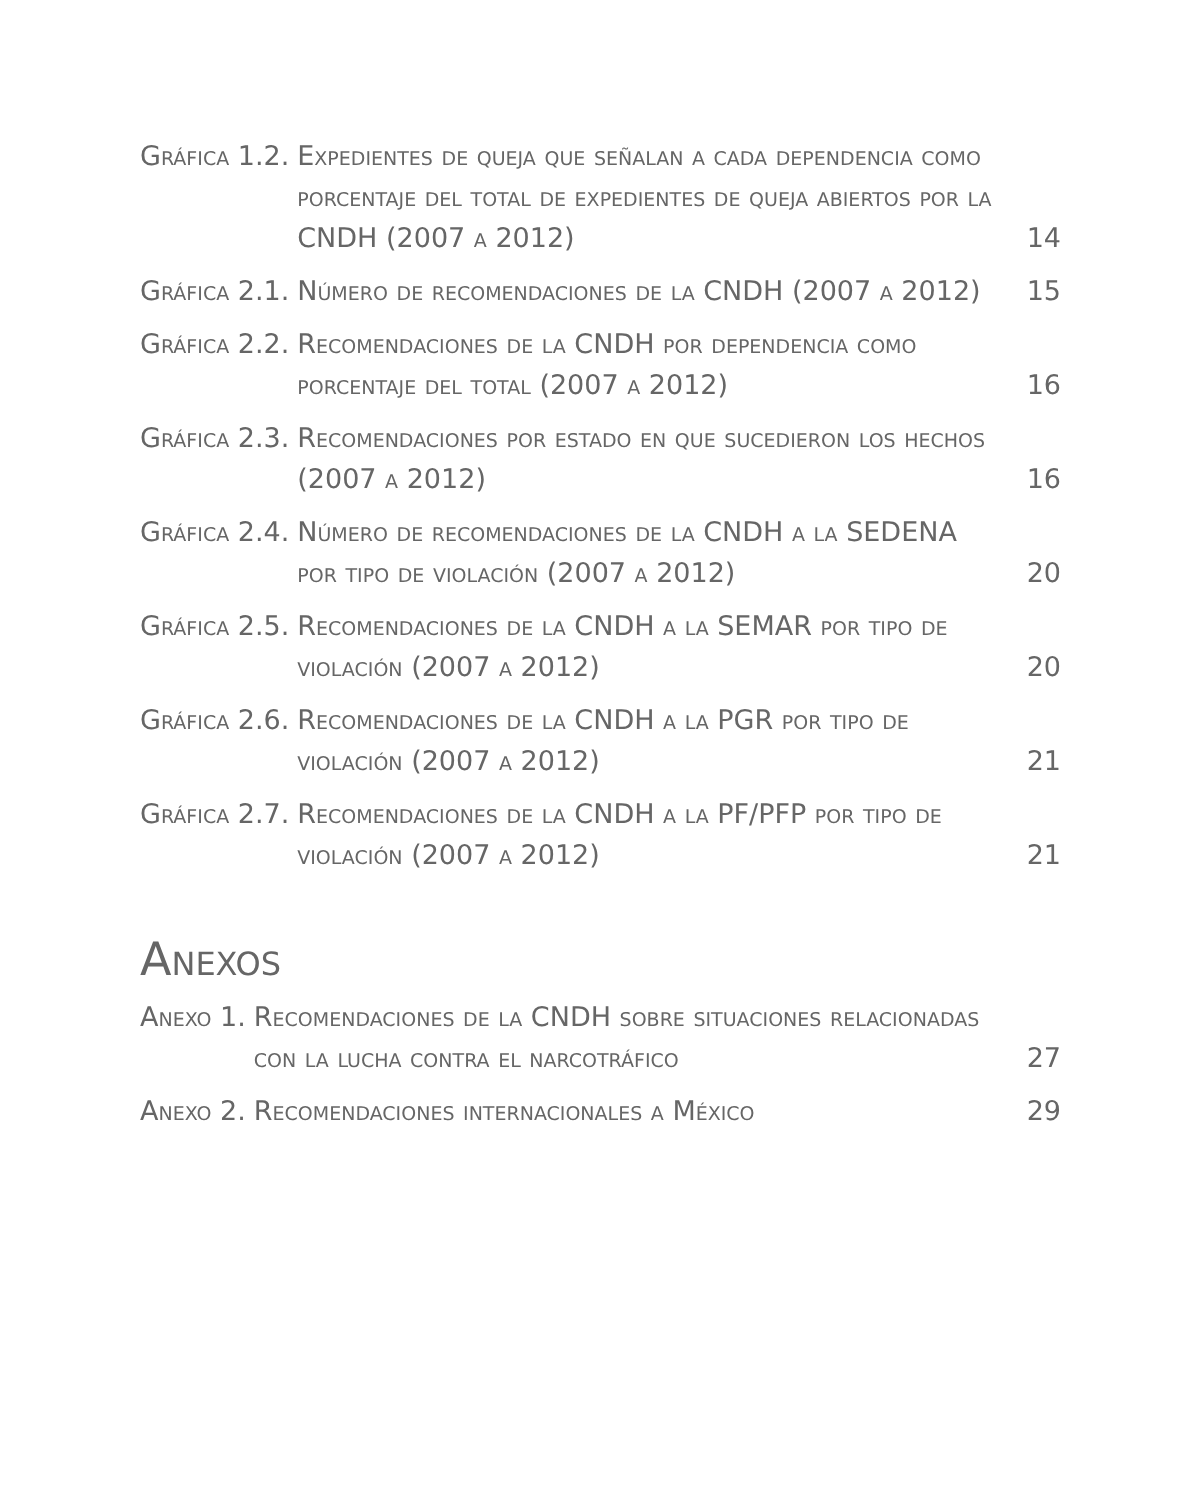| Gráfica 1.2. | Expedientes de queja que señalan a cada dependencia como porcentaje del total de expedientes de queja abiertos por la CNDH (2007 a 2012) | 14 |
| Gráfica 2.1. | Número de recomendaciones de la CNDH (2007 a 2012) | 15 |
| Gráfica 2.2. | Recomendaciones de la CNDH por dependencia como porcentaje del total (2007 a 2012) | 16 |
| Gráfica 2.3. | Recomendaciones por estado en que sucedieron los hechos (2007 a 2012) | 16 |
| Gráfica 2.4. | Número de recomendaciones de la CNDH a la SEDENA por tipo de violación (2007 a 2012) | 20 |
| Gráfica 2.5. | Recomendaciones de la CNDH a la SEMAR por tipo de violación (2007 a 2012) | 20 |
| Gráfica 2.6. | Recomendaciones de la CNDH a la PGR por tipo de violación (2007 a 2012) | 21 |
| Gráfica 2.7. | Recomendaciones de la CNDH a la PF/PFP por tipo de violación (2007 a 2012) | 21 |
Anexos
| Anexo 1. | Recomendaciones de la CNDH sobre situaciones relacionadas con la lucha contra el narcotráfico | 27 |
| Anexo 2. | Recomendaciones internacionales a México | 29 |